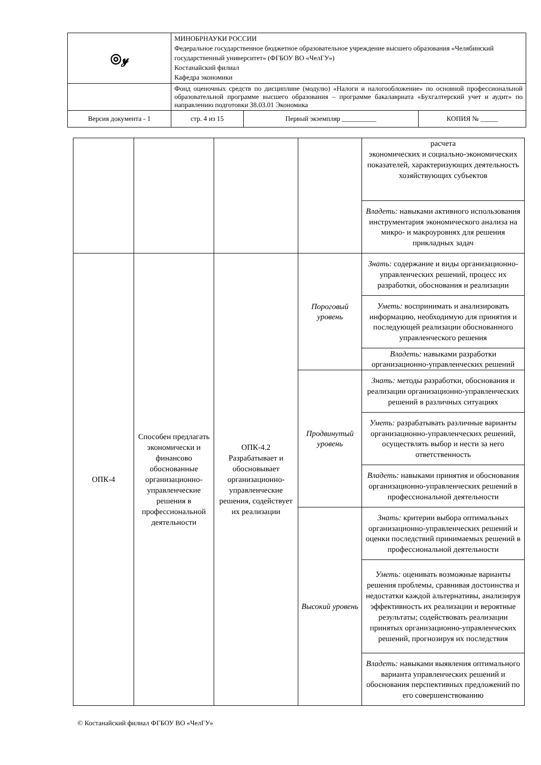| ◎𝓎 | МИНОБРНАУКИ РОССИИ Федеральное государственное бюджетное образовательное учреждение высшего образования «Челябинский государственный университет» (ФГБОУ ВО «ЧелГУ») Костанайский филиал Кафедра экономики | | |
| | Фонд оценочных средств по дисциплине (модулю) «Налоги и налогообложение» по основной профессиональной образовательной программе высшего образования – программе бакалавриата «Бухгалтерский учет и аудит» по направлению подготовки 38.03.01 Экономика | | |
| Версия документа - 1 | стр. 4 из 15 | Первый экземпляр __________ | КОПИЯ № _____ |
| | | | | расчета экономических и социально-экономических показателей, характеризующих деятельность хозяйствующих субъектов |
| | | | | Владеть: навыками активного использования инструментария экономического анализа на микро- и макроуровнях для решения прикладных задач |
| ОПК-4 | Способен предлагать экономически и финансово обоснованные организационно-управленческие решения в профессиональной деятельности | ОПК-4.2 Разрабатывает и обосновывает организационно-управленческие решения, содействует их реализации | Пороговый уровень | Знать: содержание и виды организационно-управленческих решений, процесс их разработки, обоснования и реализации |
| | | | | Уметь: воспринимать и анализировать информацию, необходимую для принятия и последующей реализации обоснованного управленческого решения |
| | | | | Владеть: навыками разработки организационно-управленческих решений |
| | | | Продвинутый уровень | Знать: методы разработки, обоснования и реализации организационно-управленческих решений в различных ситуациях |
| | | | | Уметь: разрабатывать различные варианты организационно-управленческих решений, осуществлять выбор и нести за него ответственность |
| | | | | Владеть: навыками принятия и обоснования организационно-управленческих решений в профессиональной деятельности |
| | | | Высокий уровень | Знать: критерии выбора оптимальных организационно-управленческих решений и оценки последствий принимаемых решений в профессиональной деятельности |
| | | | | Уметь: оценивать возможные варианты решения проблемы, сравнивая достоинства и недостатки каждой альтернативы, анализируя эффективность их реализации и вероятные результаты; содействовать реализации принятых организационно-управленческих решений, прогнозируя их последствия |
| | | | | Владеть: навыками выявления оптимального варианта управленческих решений и обоснования перспективных предложений по его совершенствованию |
© Костанайский филиал ФГБОУ ВО «ЧелГУ»